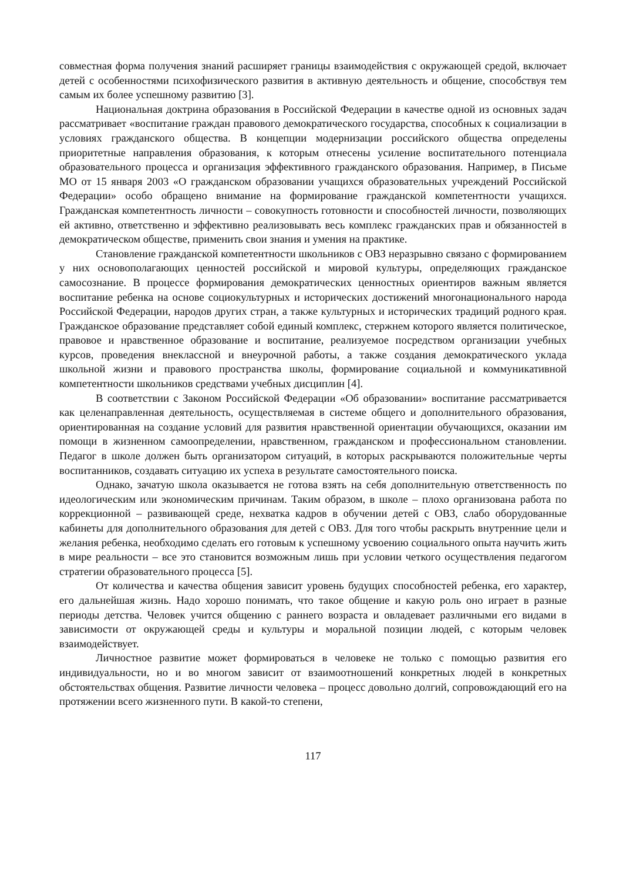совместная форма получения знаний расширяет границы взаимодействия с окружающей средой, включает детей с особенностями психофизического развития в активную деятельность и общение, способствуя тем самым их более успешному развитию [3].
Национальная доктрина образования в Российской Федерации в качестве одной из основных задач рассматривает «воспитание граждан правового демократического государства, способных к социализации в условиях гражданского общества. В концепции модернизации российского общества определены приоритетные направления образования, к которым отнесены усиление воспитательного потенциала образовательного процесса и организация эффективного гражданского образования. Например, в Письме МО от 15 января 2003 «О гражданском образовании учащихся образовательных учреждений Российской Федерации» особо обращено внимание на формирование гражданской компетентности учащихся. Гражданская компетентность личности – совокупность готовности и способностей личности, позволяющих ей активно, ответственно и эффективно реализовывать весь комплекс гражданских прав и обязанностей в демократическом обществе, применить свои знания и умения на практике.
Становление гражданской компетентности школьников с ОВЗ неразрывно связано с формированием у них основополагающих ценностей российской и мировой культуры, определяющих гражданское самосознание. В процессе формирования демократических ценностных ориентиров важным является воспитание ребенка на основе социокультурных и исторических достижений многонационального народа Российской Федерации, народов других стран, а также культурных и исторических традиций родного края. Гражданское образование представляет собой единый комплекс, стержнем которого является политическое, правовое и нравственное образование и воспитание, реализуемое посредством организации учебных курсов, проведения внеклассной и внеурочной работы, а также создания демократического уклада школьной жизни и правового пространства школы, формирование социальной и коммуникативной компетентности школьников средствами учебных дисциплин [4].
В соответствии с Законом Российской Федерации «Об образовании» воспитание рассматривается как целенаправленная деятельность, осуществляемая в системе общего и дополнительного образования, ориентированная на создание условий для развития нравственной ориентации обучающихся, оказании им помощи в жизненном самоопределении, нравственном, гражданском и профессиональном становлении. Педагог в школе должен быть организатором ситуаций, в которых раскрываются положительные черты воспитанников, создавать ситуацию их успеха в результате самостоятельного поиска.
Однако, зачатую школа оказывается не готова взять на себя дополнительную ответственность по идеологическим или экономическим причинам. Таким образом, в школе – плохо организована работа по коррекционной – развивающей среде, нехватка кадров в обучении детей с ОВЗ, слабо оборудованные кабинеты для дополнительного образования для детей с ОВЗ. Для того чтобы раскрыть внутренние цели и желания ребенка, необходимо сделать его готовым к успешному усвоению социального опыта научить жить в мире реальности – все это становится возможным лишь при условии четкого осуществления педагогом стратегии образовательного процесса [5].
От количества и качества общения зависит уровень будущих способностей ребенка, его характер, его дальнейшая жизнь. Надо хорошо понимать, что такое общение и какую роль оно играет в разные периоды детства. Человек учится общению с раннего возраста и овладевает различными его видами в зависимости от окружающей среды и культуры и моральной позиции людей, с которым человек взаимодействует.
Личностное развитие может формироваться в человеке не только с помощью развития его индивидуальности, но и во многом зависит от взаимоотношений конкретных людей в конкретных обстоятельствах общения. Развитие личности человека – процесс довольно долгий, сопровождающий его на протяжении всего жизненного пути. В какой-то степени,
117